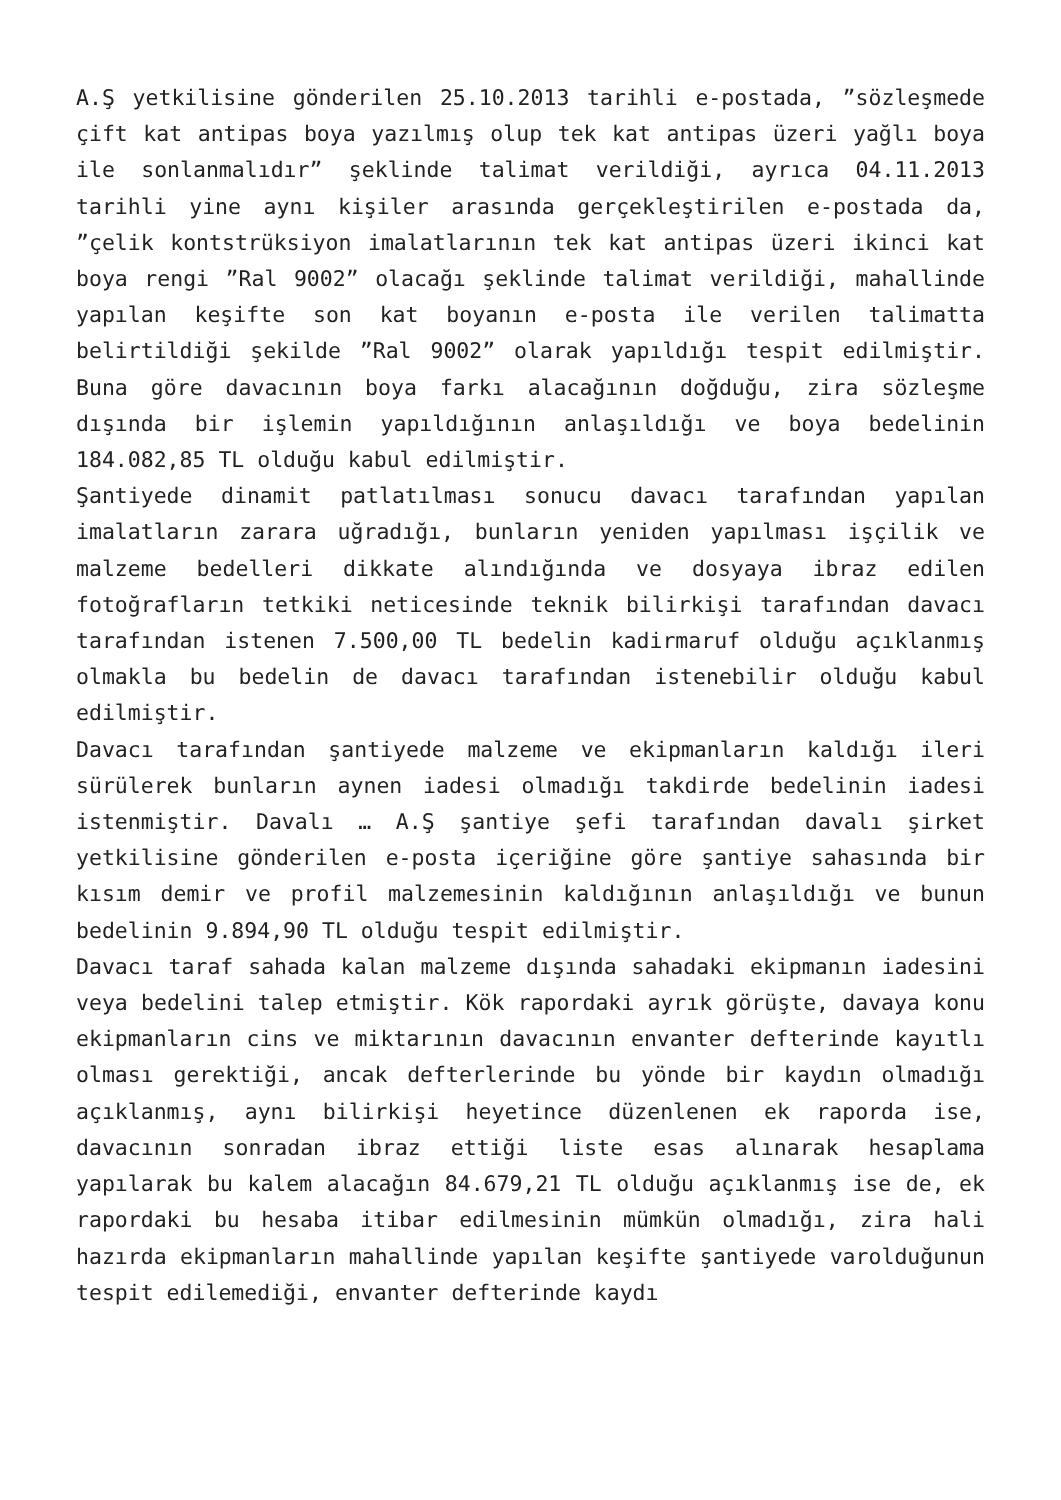A.Ş yetkilisine gönderilen 25.10.2013 tarihli e-postada, ”sözleşmede çift kat antipas boya yazılmış olup tek kat antipas üzeri yağlı boya ile sonlanmalıdır” şeklinde talimat verildiği, ayrıca 04.11.2013 tarihli yine aynı kişiler arasında gerçekleştirilen e-postada da, ”çelik kontstrüksiyon imalatlarının tek kat antipas üzeri ikinci kat boya rengi ”Ral 9002” olacağı şeklinde talimat verildiği, mahallinde yapılan keşifte son kat boyanın e-posta ile verilen talimatta belirtildiği şekilde ”Ral 9002” olarak yapıldığı tespit edilmiştir. Buna göre davacının boya farkı alacağının doğduğu, zira sözleşme dışında bir işlemin yapıldığının anlaşıldığı ve boya bedelinin 184.082,85 TL olduğu kabul edilmiştir.
Şantiyede dinamit patlatılması sonucu davacı tarafından yapılan imalatların zarara uğradığı, bunların yeniden yapılması işçilik ve malzeme bedelleri dikkate alındığında ve dosyaya ibraz edilen fotoğrafların tetkiki neticesinde teknik bilirkişi tarafından davacı tarafından istenen 7.500,00 TL bedelin kadirmaruf olduğu açıklanmış olmakla bu bedelin de davacı tarafından istenebilir olduğu kabul edilmiştir.
Davacı tarafından şantiyede malzeme ve ekipmanların kaldığı ileri sürülerek bunların aynen iadesi olmadığı takdirde bedelinin iadesi istenmiştir. Davalı … A.Ş şantiye şefi tarafından davalı şirket yetkilisine gönderilen e-posta içeriğine göre şantiye sahasında bir kısım demir ve profil malzemesinin kaldığının anlaşıldığı ve bunun bedelinin 9.894,90 TL olduğu tespit edilmiştir.
Davacı taraf sahada kalan malzeme dışında sahadaki ekipmanın iadesini veya bedelini talep etmiştir. Kök rapordaki ayrık görüşte, davaya konu ekipmanların cins ve miktarının davacının envanter defterinde kayıtlı olması gerektiği, ancak defterlerinde bu yönde bir kaydın olmadığı açıklanmış, aynı bilirkişi heyetince düzenlenen ek raporda ise, davacının sonradan ibraz ettiği liste esas alınarak hesaplama yapılarak bu kalem alacağın 84.679,21 TL olduğu açıklanmış ise de, ek rapordaki bu hesaba itibar edilmesinin mümkün olmadığı, zira hali hazırda ekipmanların mahallinde yapılan keşifte şantiyede varolduğunun tespit edilemediği, envanter defterinde kaydı